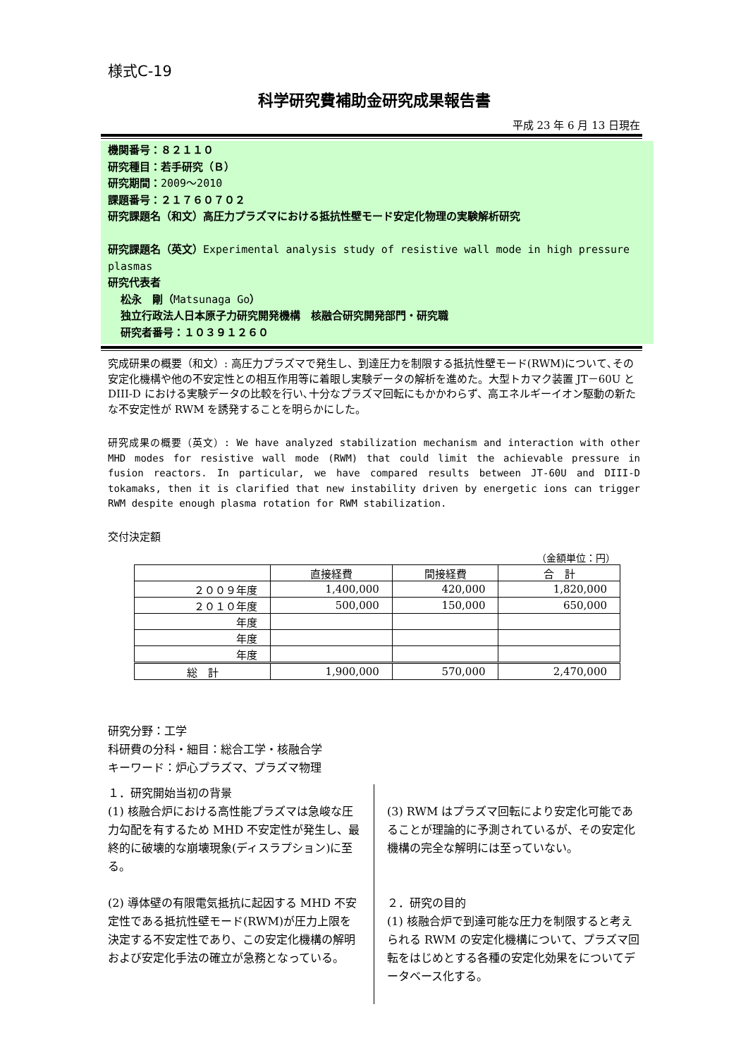様式C-19
科学研究費補助金研究成果報告書
平成 23 年 6 月 13 日現在
機関番号：８２１１０
研究種目：若手研究（Ｂ）
研究期間：2009～2010
課題番号：２１７６０７０２
研究課題名（和文）高圧力プラズマにおける抵抗性壁モード安定化物理の実験解析研究
研究課題名（英文）Experimental analysis study of resistive wall mode in high pressure plasmas
研究代表者
松永　剛（Matsunaga Go）
独立行政法人日本原子力研究開発機構　核融合研究開発部門・研究職
研究者番号：１０３９１２６０
究成研果の概要（和文）: 高圧力プラズマで発生し、到達圧力を制限する抵抗性壁モード(RWM)について､その安定化機構や他の不安定性との相互作用等に着眼し実験データの解析を進めた。大型トカマク装置 JT－60U と DIII-D における実験データの比較を行い､十分なプラズマ回転にもかかわらず、高エネルギーイオン駆動の新たな不安定性が RWM を誘発することを明らかにした。
研究成果の概要（英文）: We have analyzed stabilization mechanism and interaction with other MHD modes for resistive wall mode (RWM) that could limit the achievable pressure in fusion reactors. In particular, we have compared results between JT-60U and DIII-D tokamaks, then it is clarified that new instability driven by energetic ions can trigger RWM despite enough plasma rotation for RWM stabilization.
交付決定額
（金額単位：円）
| | 直接経費 | 間接経費 | 合 計 |
| --- | --- | --- | --- |
| ２００９年度 | 1,400,000 | 420,000 | 1,820,000 |
| ２０１０年度 | 500,000 | 150,000 | 650,000 |
| 年度 | | | |
| 年度 | | | |
| 年度 | | | |
| 総 計 | 1,900,000 | 570,000 | 2,470,000 |
研究分野：工学
科研費の分科・細目：総合工学・核融合学
キーワード：炉心プラズマ、プラズマ物理
１．研究開始当初の背景
(1) 核融合炉における高性能プラズマは急峻な圧力勾配を有するため MHD 不安定性が発生し、最終的に破壊的な崩壊現象(ディスラプション)に至る。
(2) 導体壁の有限電気抵抗に起因する MHD 不安定性である抵抗性壁モード(RWM)が圧力上限を決定する不安定性であり、この安定化機構の解明および安定化手法の確立が急務となっている。
(3) RWM はプラズマ回転により安定化可能であることが理論的に予測されているが、その安定化機構の完全な解明には至っていない。
２．研究の目的
(1) 核融合炉で到達可能な圧力を制限すると考えられる RWM の安定化機構について、プラズマ回転をはじめとする各種の安定化効果をについてデータベース化する。